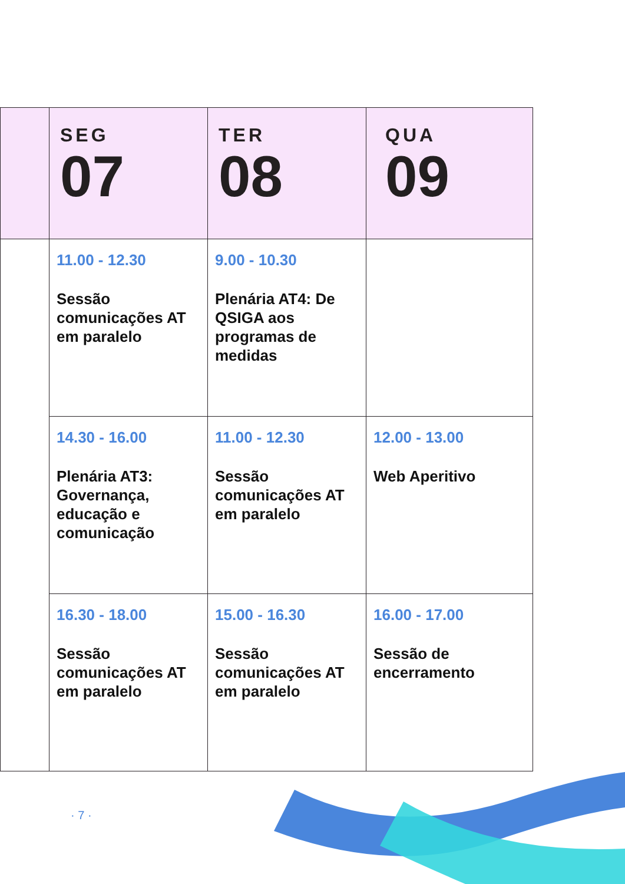| | SEG 07 | TER 08 | QUA 09 |
| --- | --- | --- | --- |
| | 11.00 - 12.30 Sessão comunicações AT em paralelo | 9.00 - 10.30 Plenária AT4: De QSIGA aos programas de medidas | |
| | 14.30 - 16.00 Plenária AT3: Governança, educação e comunicação | 11.00 - 12.30 Sessão comunicações AT em paralelo | 12.00 - 13.00 Web Aperitivo |
| | 16.30 - 18.00 Sessão comunicações AT em paralelo | 15.00 - 16.30 Sessão comunicações AT em paralelo | 16.00 - 17.00 Sessão de encerramento |
· 7 ·